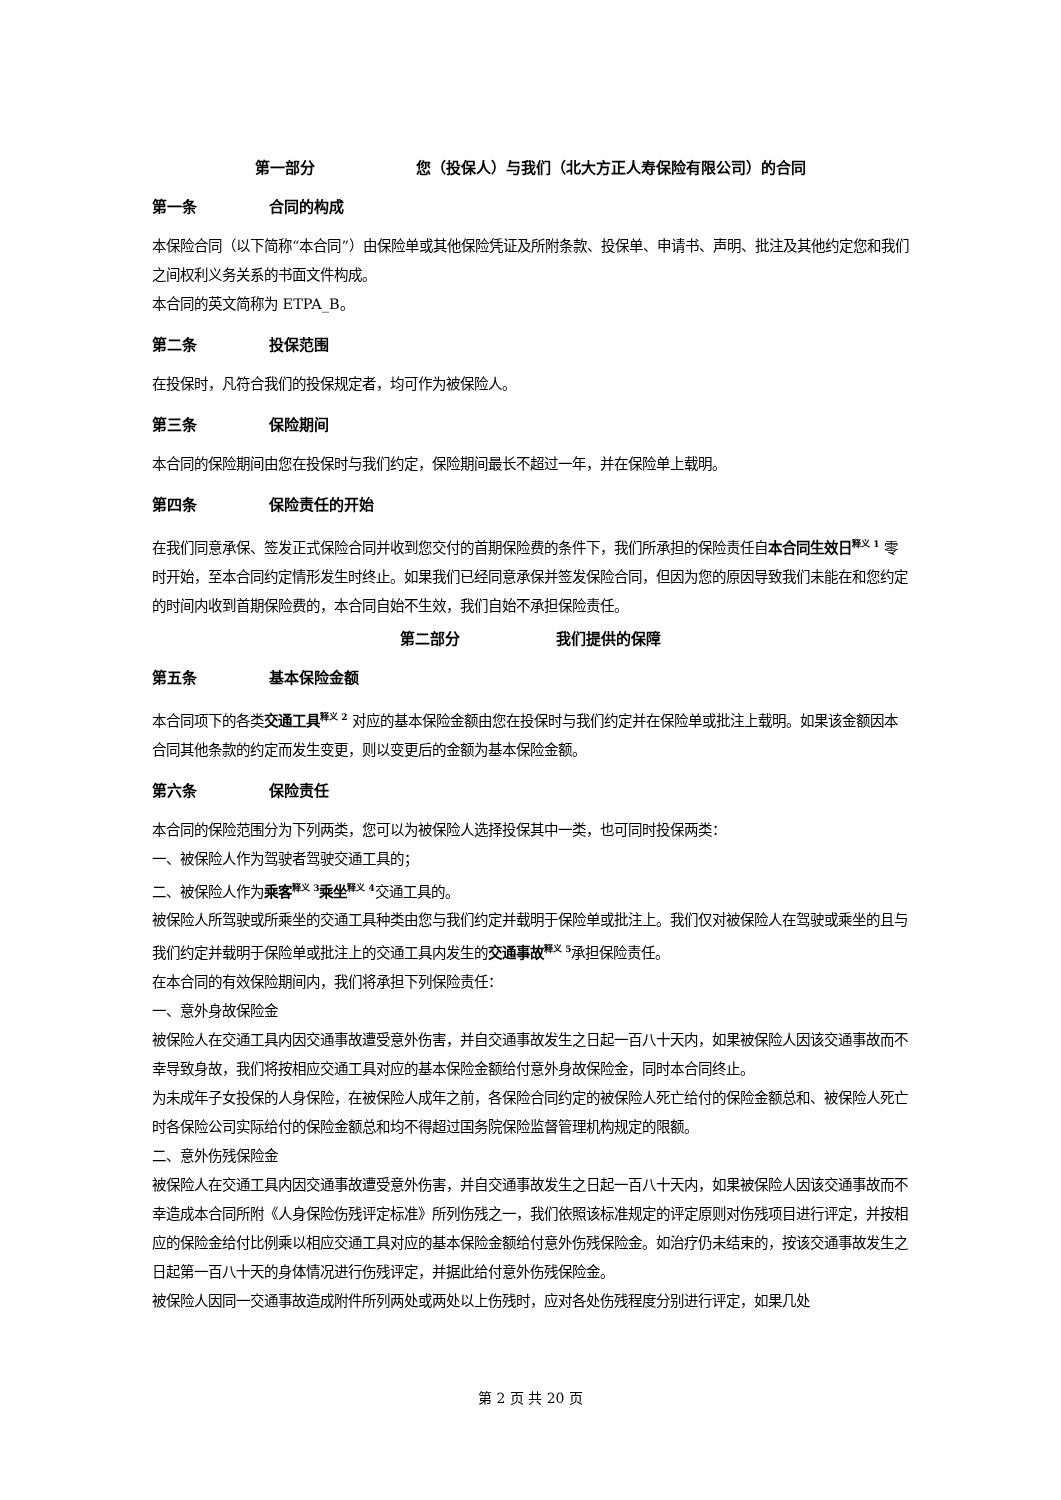第一部分 您（投保人）与我们（北大方正人寿保险有限公司）的合同
第一条 合同的构成
本保险合同（以下简称“本合同”）由保险单或其他保险凭证及所附条款、投保单、申请书、声明、批注及其他约定您和我们之间权利义务关系的书面文件构成。
本合同的英文简称为 ETPA_B。
第二条 投保范围
在投保时，凡符合我们的投保规定者，均可作为被保险人。
第三条 保险期间
本合同的保险期间由您在投保时与我们约定，保险期间最长不超过一年，并在保险单上载明。
第四条 保险责任的开始
在我们同意承保、签发正式保险合同并收到您交付的首期保险费的条件下，我们所承担的保险责任自本合同生效日<sup>释义 1</sup> 零时开始，至本合同约定情形发生时终止。如果我们已经同意承保并签发保险合同，但因为您的原因导致我们未能在和您约定的时间内收到首期保险费的，本合同自始不生效，我们自始不承担保险责任。
第二部分 我们提供的保障
第五条 基本保险金额
本合同项下的各类交通工具<sup>释义 2</sup> 对应的基本保险金额由您在投保时与我们约定并在保险单或批注上载明。如果该金额因本合同其他条款的约定而发生变更，则以变更后的金额为基本保险金额。
第六条 保险责任
本合同的保险范围分为下列两类，您可以为被保险人选择投保其中一类，也可同时投保两类：
一、被保险人作为驾驶者驾驶交通工具的；
二、被保险人作为乘客<sup>释义 3</sup>乘坐<sup>释义 4</sup>交通工具的。
被保险人所驾驶或所乘坐的交通工具种类由您与我们约定并载明于保险单或批注上。我们仅对被保险人在驾驶或乘坐的且与我们约定并载明于保险单或批注上的交通工具内发生的交通事故<sup>释义 5</sup>承担保险责任。
在本合同的有效保险期间内，我们将承担下列保险责任：
一、意外身故保险金
被保险人在交通工具内因交通事故遭受意外伤害，并自交通事故发生之日起一百八十天内，如果被保险人因该交通事故而不幸导致身故，我们将按相应交通工具对应的基本保险金额给付意外身故保险金，同时本合同终止。
为未成年子女投保的人身保险，在被保险人成年之前，各保险合同约定的被保险人死亡给付的保险金额总和、被保险人死亡时各保险公司实际给付的保险金额总和均不得超过国务院保险监督管理机构规定的限额。
二、意外伤残保险金
被保险人在交通工具内因交通事故遭受意外伤害，并自交通事故发生之日起一百八十天内，如果被保险人因该交通事故而不幸造成本合同所附《人身保险伤残评定标准》所列伤残之一，我们依照该标准规定的评定原则对伤残项目进行评定，并按相应的保险金给付比例乘以相应交通工具对应的基本保险金额给付意外伤残保险金。如治疗仍未结束的，按该交通事故发生之日起第一百八十天的身体情况进行伤残评定，并据此给付意外伤残保险金。
被保险人因同一交通事故造成附件所列两处或两处以上伤残时，应对各处伤残程度分别进行评定，如果几处
第 2 页 共 20 页